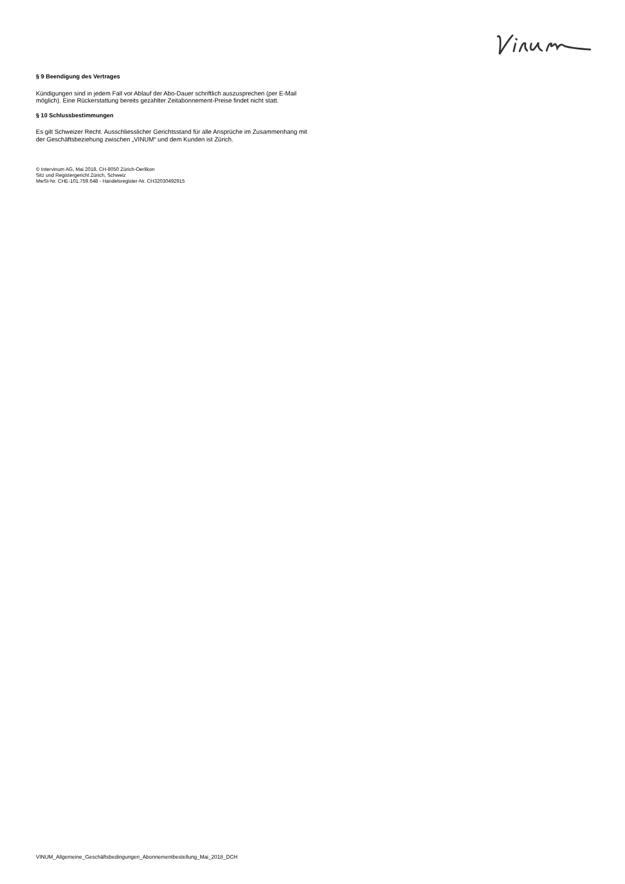§ 9 Beendigung des Vertrages
Kündigungen sind in jedem Fall vor Ablauf der Abo-Dauer schriftlich auszusprechen (per E-Mail möglich). Eine Rückerstattung bereits gezahlter Zeitabonnement-Preise findet nicht statt.
§ 10 Schlussbestimmungen
Es gilt Schweizer Recht. Ausschliesslicher Gerichtsstand für alle Ansprüche im Zusammenhang mit der Geschäftsbeziehung zwischen „VINUM“ und dem Kunden ist Zürich.
© Intervinum AG, Mai 2018, CH-8050 Zürich-Oerlikon
Sitz und Registergericht Zürich, Schweiz
MwSt-Nr. CHE-101.759.648 - Handelsregister-Nr. CH32030492915
VINUM_Allgemeine_Geschäftsbedingungen_Abonnementbestellung_Mai_2018_DCH